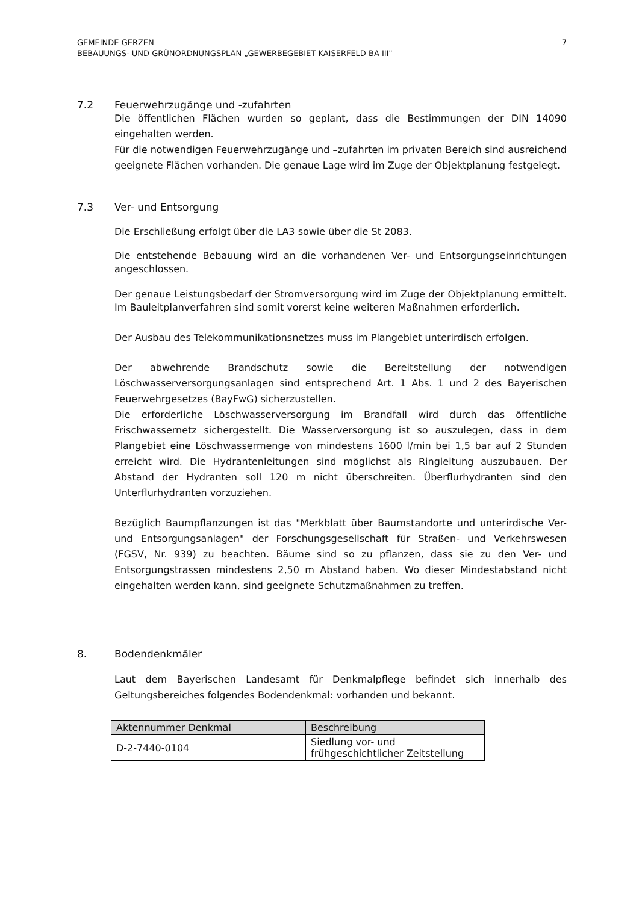GEMEINDE GERZEN
BEBAUUNGS- UND GRÜNORDNUNGSPLAN „GEWERBEGEBIET KAISERFELD BA III"
7
7.2 Feuerwehrzugänge und -zufahrten
Die öffentlichen Flächen wurden so geplant, dass die Bestimmungen der DIN 14090 eingehalten werden.
Für die notwendigen Feuerwehrzugänge und –zufahrten im privaten Bereich sind ausreichend geeignete Flächen vorhanden. Die genaue Lage wird im Zuge der Objektplanung festgelegt.
7.3 Ver- und Entsorgung
Die Erschließung erfolgt über die LA3 sowie über die St 2083.
Die entstehende Bebauung wird an die vorhandenen Ver- und Entsorgungseinrichtungen angeschlossen.
Der genaue Leistungsbedarf der Stromversorgung wird im Zuge der Objektplanung ermittelt. Im Bauleitplanverfahren sind somit vorerst keine weiteren Maßnahmen erforderlich.
Der Ausbau des Telekommunikationsnetzes muss im Plangebiet unterirdisch erfolgen.
Der abwehrende Brandschutz sowie die Bereitstellung der notwendigen Löschwasserversorgungsanlagen sind entsprechend Art. 1 Abs. 1 und 2 des Bayerischen Feuerwehrgesetzes (BayFwG) sicherzustellen.
Die erforderliche Löschwasserversorgung im Brandfall wird durch das öffentliche Frischwassernetz sichergestellt. Die Wasserversorgung ist so auszulegen, dass in dem Plangebiet eine Löschwassermenge von mindestens 1600 l/min bei 1,5 bar auf 2 Stunden erreicht wird. Die Hydrantenleitungen sind möglichst als Ringleitung auszubauen. Der Abstand der Hydranten soll 120 m nicht überschreiten. Überflurhydranten sind den Unterflurhydranten vorzuziehen.
Bezüglich Baumpflanzungen ist das "Merkblatt über Baumstandorte und unterirdische Ver- und Entsorgungsanlagen" der Forschungsgesellschaft für Straßen- und Verkehrswesen (FGSV, Nr. 939) zu beachten. Bäume sind so zu pflanzen, dass sie zu den Ver- und Entsorgungstrassen mindestens 2,50 m Abstand haben. Wo dieser Mindestabstand nicht eingehalten werden kann, sind geeignete Schutzmaßnahmen zu treffen.
8. Bodendenkmäler
Laut dem Bayerischen Landesamt für Denkmalpflege befindet sich innerhalb des Geltungsbereiches folgendes Bodendenkmal: vorhanden und bekannt.
| Aktennummer Denkmal | Beschreibung |
| --- | --- |
| D-2-7440-0104 | Siedlung vor- und frühgeschichtlicher Zeitstellung |